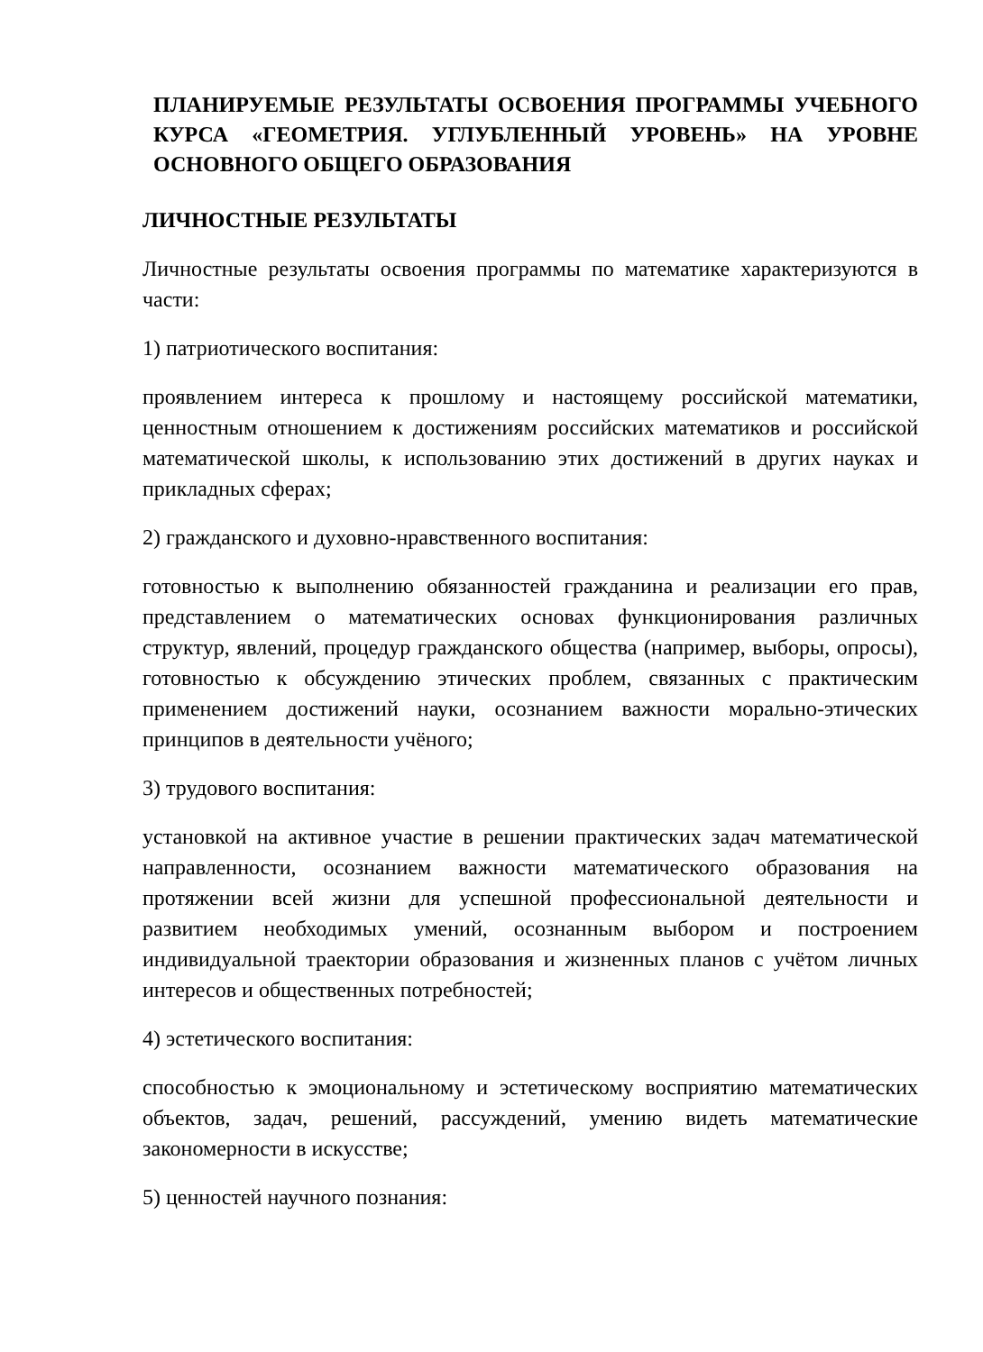ПЛАНИРУЕМЫЕ РЕЗУЛЬТАТЫ ОСВОЕНИЯ ПРОГРАММЫ УЧЕБНОГО КУРСА «ГЕОМЕТРИЯ. УГЛУБЛЕННЫЙ УРОВЕНЬ» НА УРОВНЕ ОСНОВНОГО ОБЩЕГО ОБРАЗОВАНИЯ
ЛИЧНОСТНЫЕ РЕЗУЛЬТАТЫ
Личностные результаты освоения программы по математике характеризуются в части:
1) патриотического воспитания:
проявлением интереса к прошлому и настоящему российской математики, ценностным отношением к достижениям российских математиков и российской математической школы, к использованию этих достижений в других науках и прикладных сферах;
2) гражданского и духовно-нравственного воспитания:
готовностью к выполнению обязанностей гражданина и реализации его прав, представлением о математических основах функционирования различных структур, явлений, процедур гражданского общества (например, выборы, опросы), готовностью к обсуждению этических проблем, связанных с практическим применением достижений науки, осознанием важности морально-этических принципов в деятельности учёного;
3) трудового воспитания:
установкой на активное участие в решении практических задач математической направленности, осознанием важности математического образования на протяжении всей жизни для успешной профессиональной деятельности и развитием необходимых умений, осознанным выбором и построением индивидуальной траектории образования и жизненных планов с учётом личных интересов и общественных потребностей;
4) эстетического воспитания:
способностью к эмоциональному и эстетическому восприятию математических объектов, задач, решений, рассуждений, умению видеть математические закономерности в искусстве;
5) ценностей научного познания: